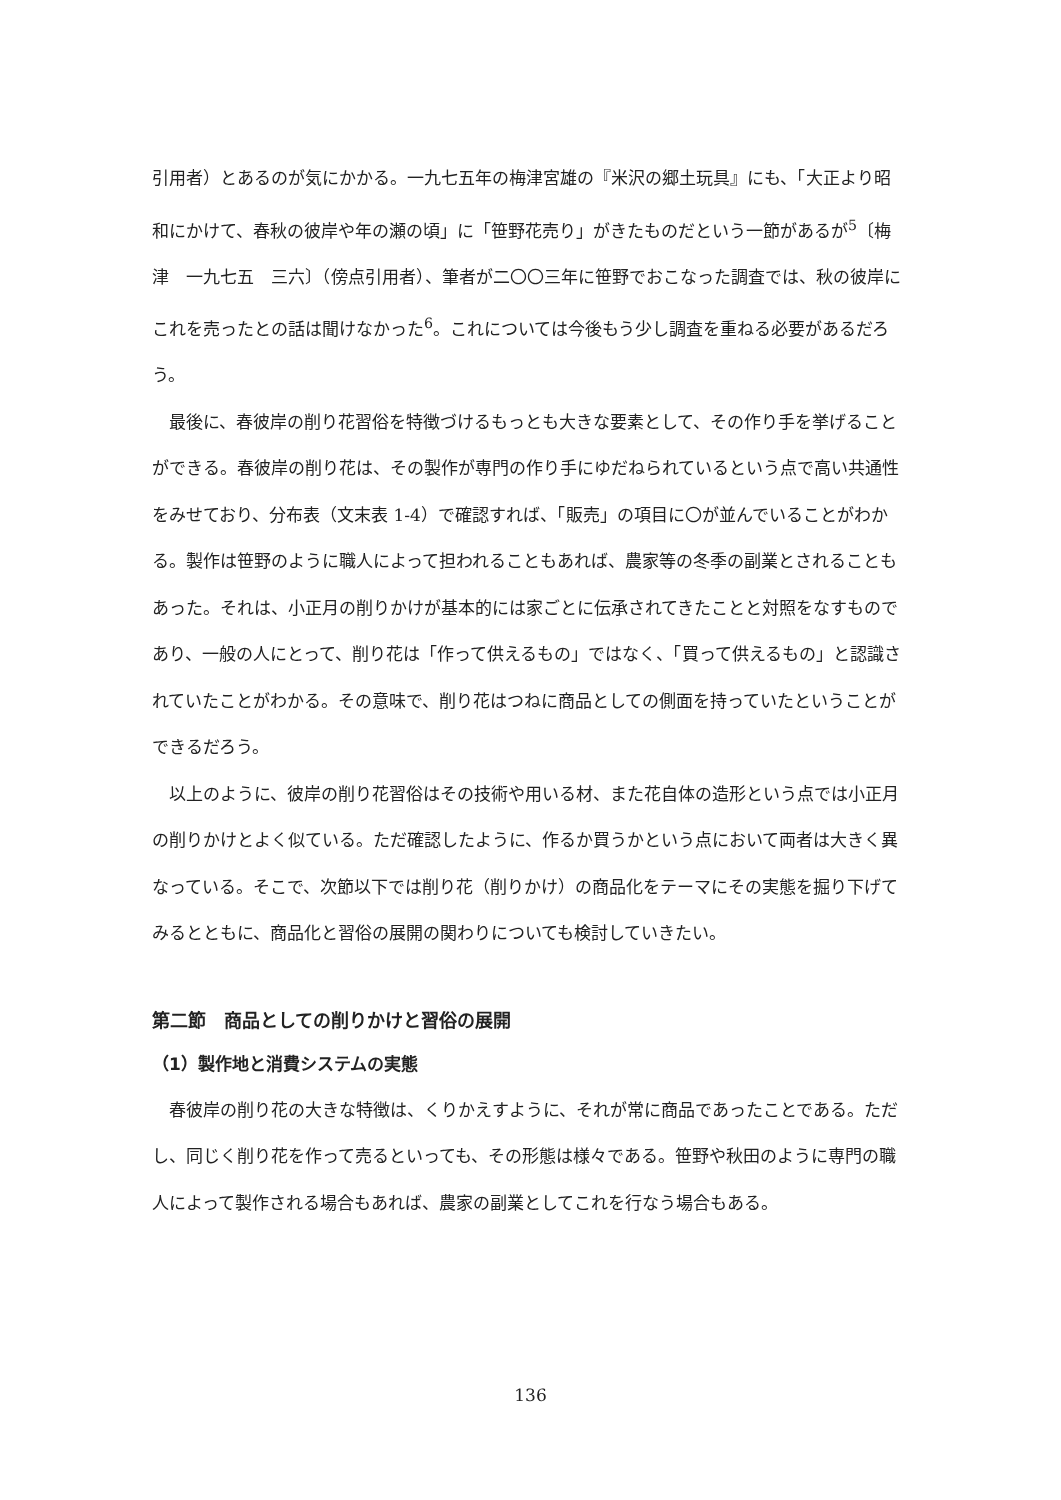引用者）とあるのが気にかかる。一九七五年の梅津宮雄の『米沢の郷土玩具』にも、「大正より昭和にかけて、春秋の彼岸や年の瀬の頃」に「笹野花売り」がきたものだという一節があるが<sup>5</sup>〔梅津　一九七五　三六〕（傍点引用者）、筆者が二〇〇三年に笹野でおこなった調査では、秋の彼岸にこれを売ったとの話は聞けなかった<sup>6</sup>。これについては今後もう少し調査を重ねる必要があるだろう。
最後に、春彼岸の削り花習俗を特徴づけるもっとも大きな要素として、その作り手を挙げることができる。春彼岸の削り花は、その製作が専門の作り手にゆだねられているという点で高い共通性をみせており、分布表（文末表 1-4）で確認すれば、「販売」の項目に〇が並んでいることがわかる。製作は笹野のように職人によって担われることもあれば、農家等の冬季の副業とされることもあった。それは、小正月の削りかけが基本的には家ごとに伝承されてきたことと対照をなすものであり、一般の人にとって、削り花は「作って供えるもの」ではなく、「買って供えるもの」と認識されていたことがわかる。その意味で、削り花はつねに商品としての側面を持っていたということができるだろう。
以上のように、彼岸の削り花習俗はその技術や用いる材、また花自体の造形という点では小正月の削りかけとよく似ている。ただ確認したように、作るか買うかという点において両者は大きく異なっている。そこで、次節以下では削り花（削りかけ）の商品化をテーマにその実態を掘り下げてみるとともに、商品化と習俗の展開の関わりについても検討していきたい。
第二節　商品としての削りかけと習俗の展開
（1）製作地と消費システムの実態
春彼岸の削り花の大きな特徴は、くりかえすように、それが常に商品であったことである。ただし、同じく削り花を作って売るといっても、その形態は様々である。笹野や秋田のように専門の職人によって製作される場合もあれば、農家の副業としてこれを行なう場合もある。
136